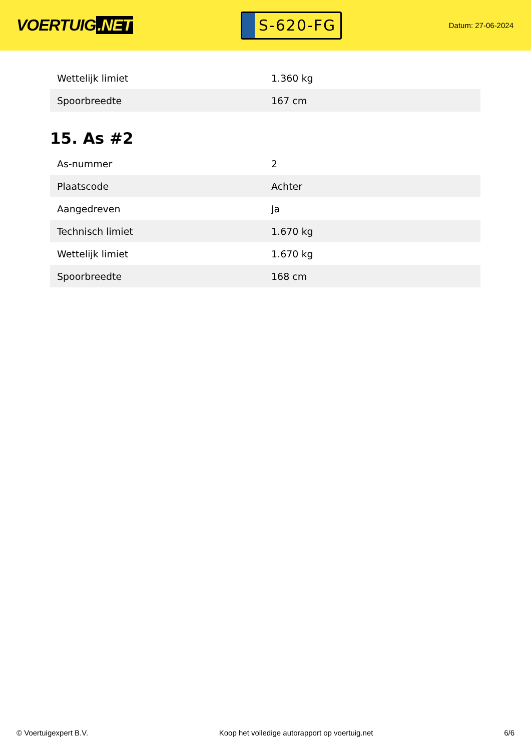VOERTUIG.NET
S-620-FG
Datum: 27-06-2024
| Wettelijk limiet | 1.360 kg |
| Spoorbreedte | 167 cm |
15. As #2
| As-nummer | 2 |
| Plaatscode | Achter |
| Aangedreven | Ja |
| Technisch limiet | 1.670 kg |
| Wettelijk limiet | 1.670 kg |
| Spoorbreedte | 168 cm |
© Voertuigexpert B.V. Koop het volledige autorapport op voertuig.net 6/6